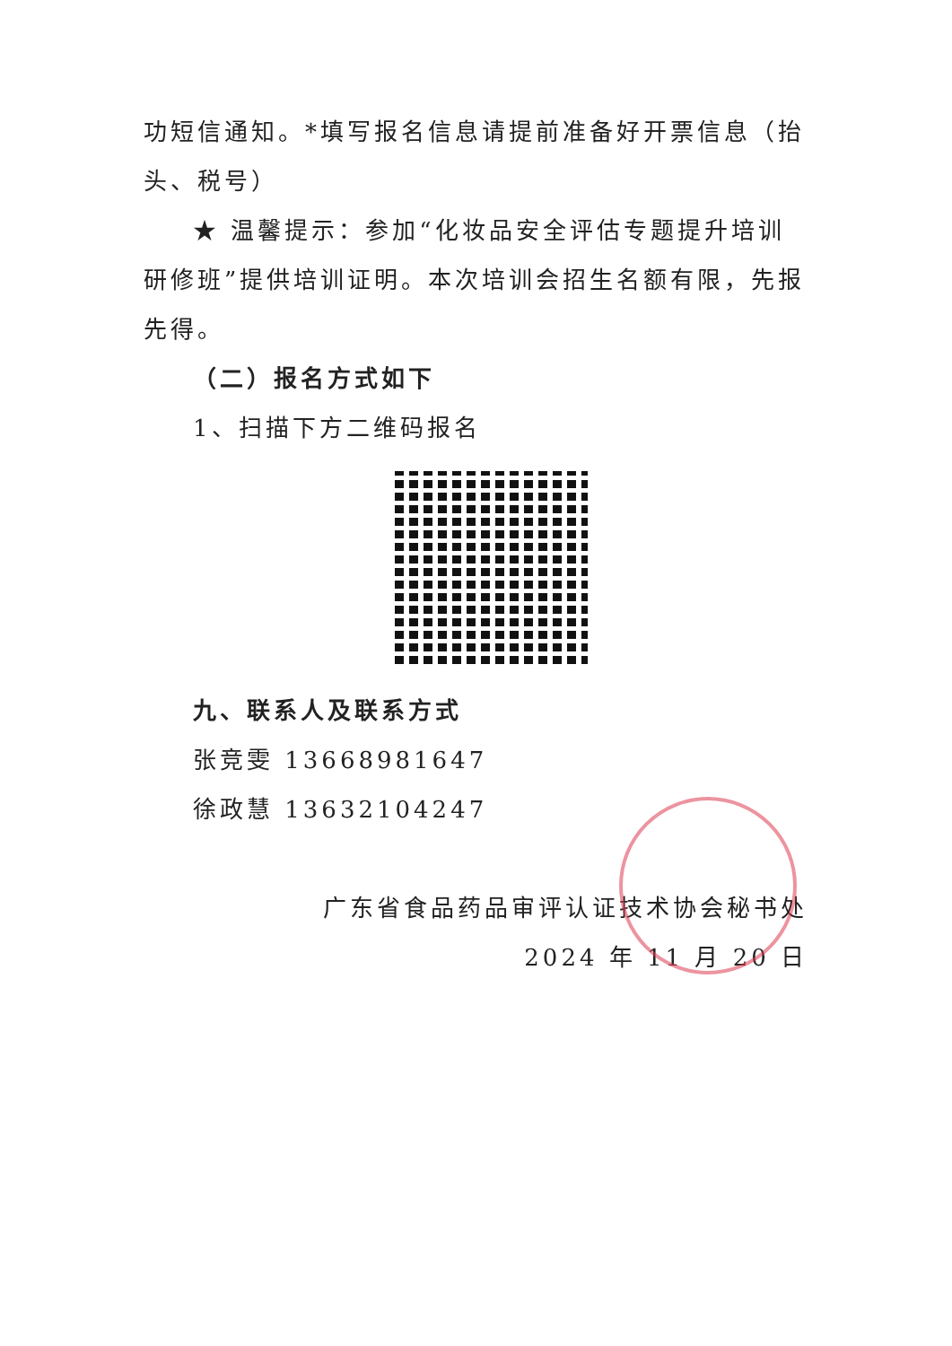功短信通知。*填写报名信息请提前准备好开票信息（抬头、税号）
★ 温馨提示：参加“化妆品安全评估专题提升培训研修班”提供培训证明。本次培训会招生名额有限，先报先得。
（二）报名方式如下
1、扫描下方二维码报名
九、联系人及联系方式
张竞雯 13668981647
徐政慧 13632104247
广东省食品药品审评认证技术协会秘书处
2024 年 11 月 20 日